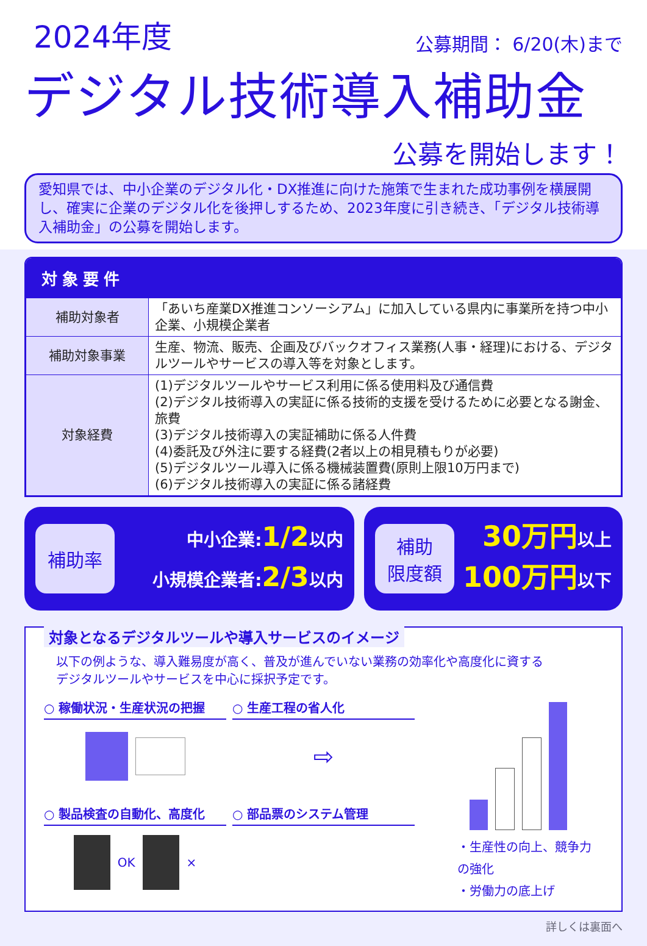2024年度
公募期間： 6/20(木)まで
デジタル技術導入補助金
公募を開始します！
愛知県では、中小企業のデジタル化・DX推進に向けた施策で生まれた成功事例を横展開し、確実に企業のデジタル化を後押しするため、2023年度に引き続き、「デジタル技術導入補助金」の公募を開始します。
対象要件
| 補助対象者 | 「あいち産業DX推進コンソーシアム」に加入している県内に事業所を持つ中小企業、小規模企業者 |
| 補助対象事業 | 生産、物流、販売、企画及びバックオフィス業務(人事・経理)における、デジタルツールやサービスの導入等を対象とします。 |
| 対象経費 | (1)デジタルツールやサービス利用に係る使用料及び通信費 (2)デジタル技術導入の実証に係る技術的支援を受けるために必要となる謝金、旅費 (3)デジタル技術導入の実証補助に係る人件費 (4)委託及び外注に要する経費(2者以上の相見積もりが必要) (5)デジタルツール導入に係る機械装置費(原則上限10万円まで) (6)デジタル技術導入の実証に係る諸経費 |
補助率
中小企業:1/2以内
小規模企業者:2/3以内
補助
限度額
30万円以上
100万円以下
対象となるデジタルツールや導入サービスのイメージ
以下の例ような、導入難易度が高く、普及が進んでいない業務の効率化や高度化に資するデジタルツールやサービスを中心に採択予定です。
○ 稼働状況・生産状況の把握
○ 生産工程の省人化
⇨
・生産性の向上、競争力の強化
・労働力の底上げ
○ 製品検査の自動化、高度化
OK ×
○ 部品票のシステム管理
詳しくは裏面へ